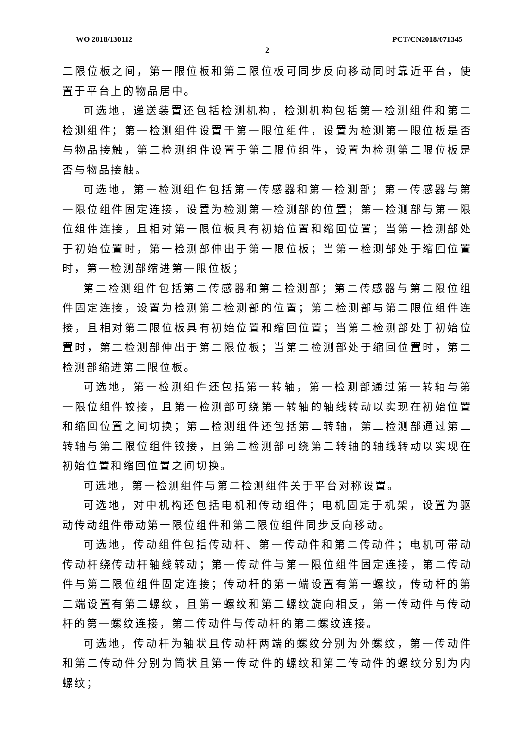WO 2018/130112 PCT/CN2018/071345
2
二限位板之间，第一限位板和第二限位板可同步反向移动同时靠近平台，使置于平台上的物品居中。
可选地，递送装置还包括检测机构，检测机构包括第一检测组件和第二检测组件；第一检测组件设置于第一限位组件，设置为检测第一限位板是否与物品接触，第二检测组件设置于第二限位组件，设置为检测第二限位板是否与物品接触。
可选地，第一检测组件包括第一传感器和第一检测部；第一传感器与第一限位组件固定连接，设置为检测第一检测部的位置；第一检测部与第一限位组件连接，且相对第一限位板具有初始位置和缩回位置；当第一检测部处于初始位置时，第一检测部伸出于第一限位板；当第一检测部处于缩回位置时，第一检测部缩进第一限位板；
第二检测组件包括第二传感器和第二检测部；第二传感器与第二限位组件固定连接，设置为检测第二检测部的位置；第二检测部与第二限位组件连接，且相对第二限位板具有初始位置和缩回位置；当第二检测部处于初始位置时，第二检测部伸出于第二限位板；当第二检测部处于缩回位置时，第二检测部缩进第二限位板。
可选地，第一检测组件还包括第一转轴，第一检测部通过第一转轴与第一限位组件铰接，且第一检测部可绕第一转轴的轴线转动以实现在初始位置和缩回位置之间切换；第二检测组件还包括第二转轴，第二检测部通过第二转轴与第二限位组件铰接，且第二检测部可绕第二转轴的轴线转动以实现在初始位置和缩回位置之间切换。
可选地，第一检测组件与第二检测组件关于平台对称设置。
可选地，对中机构还包括电机和传动组件；电机固定于机架，设置为驱动传动组件带动第一限位组件和第二限位组件同步反向移动。
可选地，传动组件包括传动杆、第一传动件和第二传动件；电机可带动传动杆绕传动杆轴线转动；第一传动件与第一限位组件固定连接，第二传动件与第二限位组件固定连接；传动杆的第一端设置有第一螺纹，传动杆的第二端设置有第二螺纹，且第一螺纹和第二螺纹旋向相反，第一传动件与传动杆的第一螺纹连接，第二传动件与传动杆的第二螺纹连接。
可选地，传动杆为轴状且传动杆两端的螺纹分别为外螺纹，第一传动件和第二传动件分别为筒状且第一传动件的螺纹和第二传动件的螺纹分别为内螺纹；